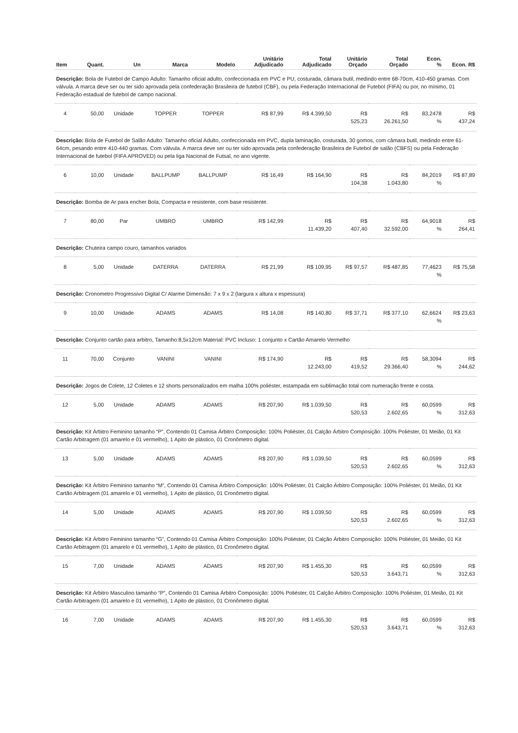| Item | Quant. | Un | Marca | Modelo | Unitário Adjudicado | Total Adjudicado | Unitário Orçado | Total Orçado | Econ. % | Econ. R$ |
| --- | --- | --- | --- | --- | --- | --- | --- | --- | --- | --- |
| Descrição: Bola de Futebol de Campo Adulto: Tamanho oficial adulto, confeccionada em PVC e PU, costurada, câmara butil, medindo entre 68-70cm, 410-450 gramas. Com válvula. A marca deve ser ou ter sido aprovada pela confederação Brasileira de futebol (CBF), ou pela Federação Internacional de Futebol (FIFA) ou por, no mínimo, 01 Federação estadual de futebol de campo nacional. | | | | | | | | | | |
| 4 | 50,00 | Unidade | TOPPER | TOPPER | R$ 87,99 | R$ 4.399,50 | R$ 525,23 | R$ 26.261,50 | 83,2478 % | R$ 437,24 |
| Descrição: Bola de Futebol de Salão Adulto: Tamanho oficial Adulto, confeccionada em PVC, dupla laminação, costurada, 30 gomos, com câmara butil, medindo entre 61-64cm, pesando entre 410-440 gramas. Com válvula. A marca deve ser ou ter sido aprovada pela confederação Brasileira de Futebol de salão (CBFS) ou pela Federação Internacional de futebol (FIFA APROVED) ou pela liga Nacional de Futsal, no ano vigente. | | | | | | | | | | |
| 6 | 10,00 | Unidade | BALLPUMP | BALLPUMP | R$ 16,49 | R$ 164,90 | R$ 104,38 | R$ 1.043,80 | 84,2019 % | R$ 87,89 |
| Descrição: Bomba de Ar para encher Bola, Compacta e resistente, com base resistente. | | | | | | | | | | |
| 7 | 80,00 | Par | UMBRO | UMBRO | R$ 142,99 | R$ 11.439,20 | R$ 407,40 | R$ 32.592,00 | 64,9018 % | R$ 264,41 |
| Descrição: Chuteira campo couro, tamanhos variados | | | | | | | | | | |
| 8 | 5,00 | Unidade | DATERRA | DATERRA | R$ 21,99 | R$ 109,95 | R$ 97,57 | R$ 487,85 | 77,4623 % | R$ 75,58 |
| Descrição: Cronometro Progressivo Digital C/ Alarme Dimensão: 7 x 9 x 2 (largura x altura x espessura) | | | | | | | | | | |
| 9 | 10,00 | Unidade | ADAMS | ADAMS | R$ 14,08 | R$ 140,80 | R$ 37,71 | R$ 377,10 | 62,6624 % | R$ 23,63 |
| Descrição: Conjunto cartão para arbitro, Tamanho:8,5x12cm Material: PVC Incluso: 1 conjunto x Cartão Amarelo Vermelho | | | | | | | | | | |
| 11 | 70,00 | Conjunto | VANINI | VANINI | R$ 174,90 | R$ 12.243,00 | R$ 419,52 | R$ 29.366,40 | 58,3094 % | R$ 244,62 |
| Descrição: Jogos de Colete, 12 Coletes e 12 shorts personalizados em malha 100% poliéster, estampada em sublimação total com numeração frente e costa. | | | | | | | | | | |
| 12 | 5,00 | Unidade | ADAMS | ADAMS | R$ 207,90 | R$ 1.039,50 | R$ 520,53 | R$ 2.602,65 | 60,0599 % | R$ 312,63 |
| Descrição: Kit Árbitro Feminino tamanho “P”, Contendo 01 Camisa Árbitro Composição: 100% Poliéster, 01 Calção Árbitro Composição: 100% Poliéster, 01 Meião, 01 Kit Cartão Arbitragem (01 amarelo e 01 vermelho), 1 Apito de plástico, 01 Cronômetro digital. | | | | | | | | | | |
| 13 | 5,00 | Unidade | ADAMS | ADAMS | R$ 207,90 | R$ 1.039,50 | R$ 520,53 | R$ 2.602,65 | 60,0599 % | R$ 312,63 |
| Descrição: Kit Árbitro Feminino tamanho “M”, Contendo 01 Camisa Árbitro Composição: 100% Poliéster, 01 Calção Árbitro Composição: 100% Poliéster, 01 Meião, 01 Kit Cartão Arbitragem (01 amarelo e 01 vermelho), 1 Apito de plástico, 01 Cronômetro digital. | | | | | | | | | | |
| 14 | 5,00 | Unidade | ADAMS | ADAMS | R$ 207,90 | R$ 1.039,50 | R$ 520,53 | R$ 2.602,65 | 60,0599 % | R$ 312,63 |
| Descrição: Kit Árbitro Feminino tamanho “G”, Contendo 01 Camisa Árbitro Composição: 100% Poliéster, 01 Calção Árbitro Composição: 100% Poliéster, 01 Meião, 01 Kit Cartão Arbitragem (01 amarelo e 01 vermelho), 1 Apito de plástico, 01 Cronômetro digital. | | | | | | | | | | |
| 15 | 7,00 | Unidade | ADAMS | ADAMS | R$ 207,90 | R$ 1.455,30 | R$ 520,53 | R$ 3.643,71 | 60,0599 % | R$ 312,63 |
| Descrição: Kit Árbitro Masculino tamanho “P”, Contendo 01 Camisa Árbitro Composição: 100% Poliéster, 01 Calção Árbitro Composição: 100% Poliéster, 01 Meião, 01 Kit Cartão Arbitragem (01 amarelo e 01 vermelho), 1 Apito de plástico, 01 Cronômetro digital. | | | | | | | | | | |
| 16 | 7,00 | Unidade | ADAMS | ADAMS | R$ 207,90 | R$ 1.455,30 | R$ 520,53 | R$ 3.643,71 | 60,0599 % | R$ 312,63 |